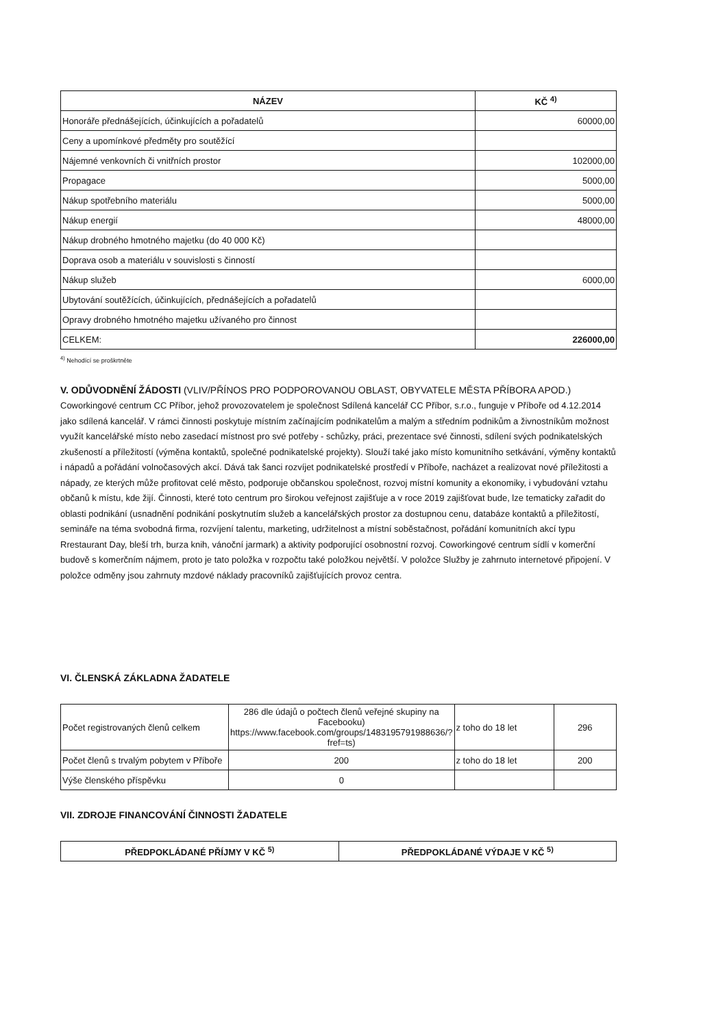| NÁZEV | KČ <sup>4)</sup> |
| --- | --- |
| Honoráře přednášejících, účinkujících a pořadatelů | 60000,00 |
| Ceny a upomínkové předměty pro soutěžící | |
| Nájemné venkovních či vnitřních prostor | 102000,00 |
| Propagace | 5000,00 |
| Nákup spotřebního materiálu | 5000,00 |
| Nákup energií | 48000,00 |
| Nákup drobného hmotného majetku (do 40 000 Kč) | |
| Doprava osob a materiálu v souvislosti s činností | |
| Nákup služeb | 6000,00 |
| Ubytování soutěžících, účinkujících, přednášejících a pořadatelů | |
| Opravy drobného hmotného majetku užívaného pro činnost | |
| CELKEM: | 226000,00 |
<sup>4)</sup> Nehodící se proškrtněte
V. ODŮVODNĚNÍ ŽÁDOSTI (VLIV/PŘÍNOS PRO PODPOROVANOU OBLAST, OBYVATELE MĚSTA PŘÍBORA APOD.)
Coworkingové centrum CC Příbor, jehož provozovatelem je společnost Sdílená kancelář CC Příbor, s.r.o., funguje v Příboře od 4.12.2014 jako sdílená kancelář. V rámci činnosti poskytuje místním začínajícím podnikatelům a malým a středním podnikům a živnostníkům možnost využít kancelářské místo nebo zasedací místnost pro své potřeby - schůzky, práci, prezentace své činnosti, sdílení svých podnikatelských zkušeností a příležitostí (výměna kontaktů, společné podnikatelské projekty). Slouží také jako místo komunitního setkávání, výměny kontaktů i nápadů a pořádání volnočasových akcí. Dává tak šanci rozvíjet podnikatelské prostředí v Příboře, nacházet a realizovat nové příležitosti a nápady, ze kterých může profitovat celé město, podporuje občanskou společnost, rozvoj místní komunity a ekonomiky, i vybudování vztahu občanů k místu, kde žijí. Činnosti, které toto centrum pro širokou veřejnost zajišťuje a v roce 2019 zajišťovat bude, lze tematicky zařadit do oblasti podnikání (usnadnění podnikání poskytnutím služeb a kancelářských prostor za dostupnou cenu, databáze kontaktů a příležitostí, semináře na téma svobodná firma, rozvíjení talentu, marketing, udržitelnost a místní soběstačnost, pořádání komunitních akcí typu Rrestaurant Day, bleší trh, burza knih, vánoční jarmark) a aktivity podporující osobnostní rozvoj. Coworkingové centrum sídlí v komerční budově s komerčním nájmem, proto je tato položka v rozpočtu také položkou největší. V položce Služby je zahrnuto internetové připojení. V položce odměny jsou zahrnuty mzdové náklady pracovníků zajišťujících provoz centra.
VI. ČLENSKÁ ZÁKLADNA ŽADATELE
| Počet registrovaných členů celkem | 286 dle údajů o počtech členů veřejné skupiny na Facebooku) https://www.facebook.com/groups/1483195791988636/?fref=ts) | z toho do 18 let | 296 |
| Počet členů s trvalým pobytem v Příboře | 200 | z toho do 18 let | 200 |
| Výše členského příspěvku | 0 | | |
VII. ZDROJE FINANCOVÁNÍ ČINNOSTI ŽADATELE
| PŘEDPOKLÁDANÉ PŘÍJMY V KČ <sup>5)</sup> | PŘEDPOKLÁDANÉ VÝDAJE V KČ <sup>5)</sup> |
| --- | --- |